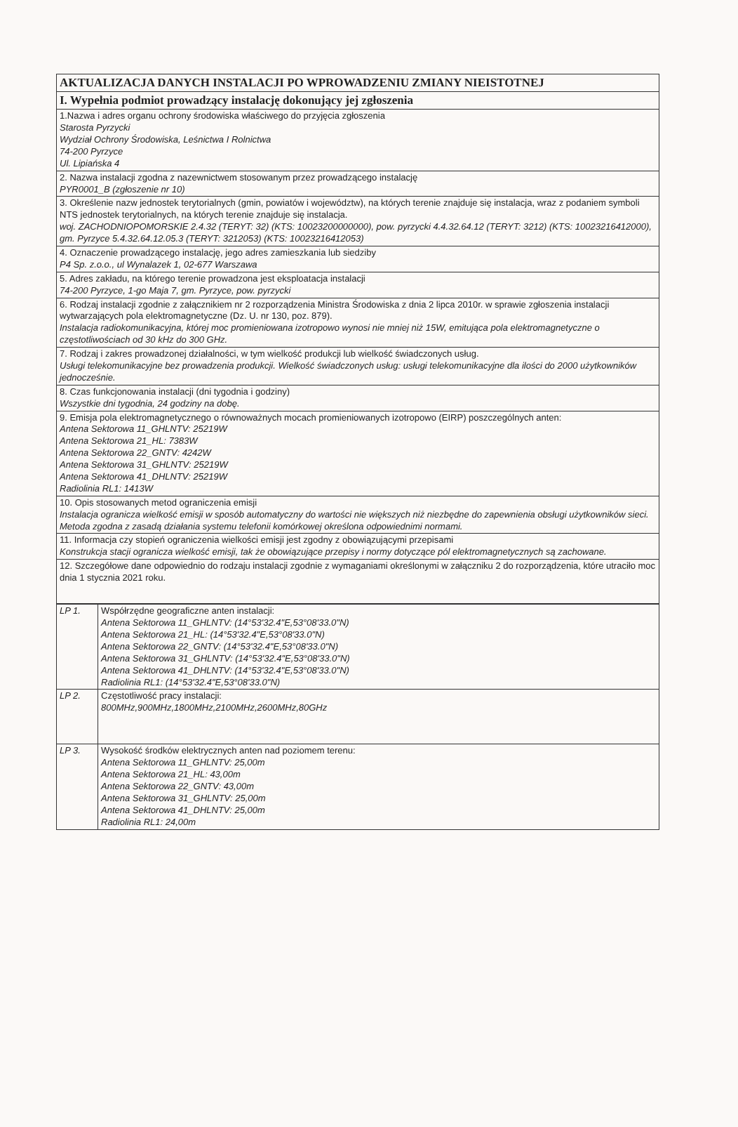| AKTUALIZACJA DANYCH INSTALACJI PO WPROWADZENIU ZMIANY NIEISTOTNEJ |
| --- |
| I. Wypełnia podmiot prowadzący instalację dokonujący jej zgłoszenia |
| 1.Nazwa i adres organu ochrony środowiska właściwego do przyjęcia zgłoszenia Starosta Pyrzycki Wydział Ochrony Środowiska, Leśnictwa I Rolnictwa 74-200 Pyrzyce Ul. Lipiańska 4 |
| 2. Nazwa instalacji zgodna z nazewnictwem stosowanym przez prowadzącego instalację PYR0001_B (zgłoszenie nr 10) |
| 3. Określenie nazw jednostek terytorialnych (gmin, powiatów i województw), na których terenie znajduje się instalacja, wraz z podaniem symboli NTS jednostek terytorialnych, na których terenie znajduje się instalacja. woj. ZACHODNIOPOMORSKIE 2.4.32 (TERYT: 32) (KTS: 10023200000000), pow. pyrzycki 4.4.32.64.12 (TERYT: 3212) (KTS: 10023216412000), gm. Pyrzyce 5.4.32.64.12.05.3 (TERYT: 3212053) (KTS: 10023216412053) |
| 4. Oznaczenie prowadzącego instalację, jego adres zamieszkania lub siedziby P4 Sp. z.o.o., ul Wynalazek 1, 02-677 Warszawa |
| 5. Adres zakładu, na którego terenie prowadzona jest eksploatacja instalacji 74-200 Pyrzyce, 1-go Maja 7, gm. Pyrzyce, pow. pyrzycki |
| 6. Rodzaj instalacji zgodnie z załącznikiem nr 2 rozporządzenia Ministra Środowiska z dnia 2 lipca 2010r. w sprawie zgłoszenia instalacji wytwarzających pola elektromagnetyczne (Dz. U. nr 130, poz. 879). Instalacja radiokomunikacyjna, której moc promieniowana izotropowo wynosi nie mniej niż 15W, emitująca pola elektromagnetyczne o częstotliwościach od 30 kHz do 300 GHz. |
| 7. Rodzaj i zakres prowadzonej działalności, w tym wielkość produkcji lub wielkość świadczonych usług. Usługi telekomunikacyjne bez prowadzenia produkcji. Wielkość świadczonych usług: usługi telekomunikacyjne dla ilości do 2000 użytkowników jednocześnie. |
| 8. Czas funkcjonowania instalacji (dni tygodnia i godziny) Wszystkie dni tygodnia, 24 godziny na dobę. |
| 9. Emisja pola elektromagnetycznego o równoważnych mocach promieniowanych izotropowo (EIRP) poszczególnych anten: Antena Sektorowa 11_GHLNTV: 25219W Antena Sektorowa 21_HL: 7383W Antena Sektorowa 22_GNTV: 4242W Antena Sektorowa 31_GHLNTV: 25219W Antena Sektorowa 41_DHLNTV: 25219W Radiolinia RL1: 1413W |
| 10. Opis stosowanych metod ograniczenia emisji Instalacja ogranicza wielkość emisji w sposób automatyczny do wartości nie większych niż niezbędne do zapewnienia obsługi użytkowników sieci. Metoda zgodna z zasadą działania systemu telefonii komórkowej określona odpowiednimi normami. |
| 11. Informacja czy stopień ograniczenia wielkości emisji jest zgodny z obowiązującymi przepisami Konstrukcja stacji ogranicza wielkość emisji, tak że obowiązujące przepisy i normy dotyczące pól elektromagnetycznych są zachowane. |
| 12. Szczegółowe dane odpowiednio do rodzaju instalacji zgodnie z wymaganiami określonymi w załączniku 2 do rozporządzenia, które utraciło moc dnia 1 stycznia 2021 roku. |
| LP 1. | Współrzędne geograficzne anten instalacji: Antena Sektorowa 11_GHLNTV: (14°53'32.4"E,53°08'33.0"N) Antena Sektorowa 21_HL: (14°53'32.4"E,53°08'33.0"N) Antena Sektorowa 22_GNTV: (14°53'32.4"E,53°08'33.0"N) Antena Sektorowa 31_GHLNTV: (14°53'32.4"E,53°08'33.0"N) Antena Sektorowa 41_DHLNTV: (14°53'32.4"E,53°08'33.0"N) Radiolinia RL1: (14°53'32.4"E,53°08'33.0"N) |
| LP 2. | Częstotliwość pracy instalacji: 800MHz,900MHz,1800MHz,2100MHz,2600MHz,80GHz |
| LP 3. | Wysokość środków elektrycznych anten nad poziomem terenu: Antena Sektorowa 11_GHLNTV: 25,00m Antena Sektorowa 21_HL: 43,00m Antena Sektorowa 22_GNTV: 43,00m Antena Sektorowa 31_GHLNTV: 25,00m Antena Sektorowa 41_DHLNTV: 25,00m Radiolinia RL1: 24,00m |